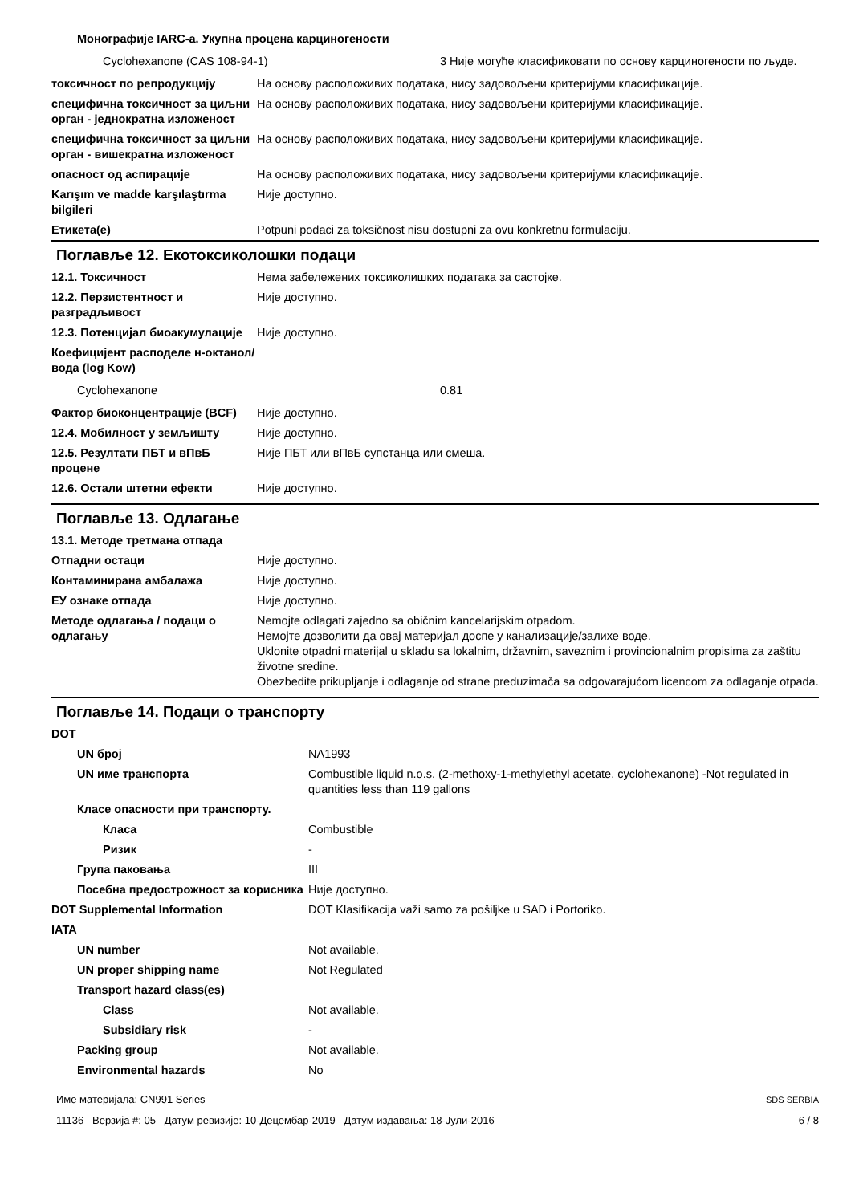| Монографије IARC-а. Укупна процена карциногености | |
| / Cyclohexanone (CAS 108-94-1) / 3 Није могуће класификовати по основу карциногености по људе. / | |
| токсичност по репродукцију | На основу расположивих података, нису задовољени критеријуми класификације. |
| специфична токсичност за циљни орган - једнократна изложеност | На основу расположивих података, нису задовољени критеријуми класификације. |
| специфична токсичност за циљни орган - вишекратна изложеност | На основу расположивих података, нису задовољени критеријуми класификације. |
| опасност од аспирације | На основу расположивих података, нису задовољени критеријуми класификације. |
| Karışım ve madde karşılaştırma bilgileri | Није доступно. |
| Етикета(е) | Potpuni podaci za toksičnost nisu dostupni za ovu konkretnu formulaciju. |
Поглавље 12. Екотоксиколошки подаци
| 12.1. Токсичност | Нема забележених токсиколишких података за састојке. |
| 12.2. Перзистентност и разградљивост | Није доступно. |
| 12.3. Потенцијал биоакумулације | Није доступно. |
| Коефицијент расподеле н-октанол/вода (log Kow) | |
| / Cyclohexanone / 0.81 / | |
| Фактор биоконцентрације (BCF) | Није доступно. |
| 12.4. Мобилност у земљишту | Није доступно. |
| 12.5. Резултати ПБТ и вПвБ процене | Није ПБТ или вПвБ супстанца или смеша. |
| 12.6. Остали штетни ефекти | Није доступно. |
Поглавље 13. Одлагање
| 13.1. Методе третмана отпада | |
| Отпадни остаци | Није доступно. |
| Контаминирана амбалажа | Није доступно. |
| ЕУ ознаке отпада | Није доступно. |
| Методе одлагања / подаци о одлагању | Nemojte odlagati zajedno sa običnim kancelarijskim otpadom. Немојте дозволити да овај материјал доспе у канализације/залихе воде. Uklonite otpadni materijal u skladu sa lokalnim, državnim, saveznim i provincionalnim propisima za zaštitu životne sredine. Obezbedite prikupljanje i odlaganje od strane preduzimača sa odgovarajućom licencom za odlaganje otpada. |
Поглавље 14. Подаци о транспорту
| DOT | |
| UN број | NA1993 |
| UN име транспорта | Combustible liquid n.o.s. (2-methoxy-1-methylethyl acetate, cyclohexanone) -Not regulated in quantities less than 119 gallons |
| Класе опасности при транспорту. | |
| Класа | Combustible |
| Ризик | - |
| Група паковања | III |
| Посебна предострожност за корисника | Није доступно. |
| DOT Supplemental Information | DOT Klasifikacija važi samo za pošiljke u SAD i Portoriko. |
| IATA | |
| UN number | Not available. |
| UN proper shipping name | Not Regulated |
| Transport hazard class(es) | |
| Class | Not available. |
| Subsidiary risk | - |
| Packing group | Not available. |
| Environmental hazards | No |
Име материјала: CN991 Series
11136 Верзија #: 05 Датум ревизије: 10-Децембар-2019 Датум издавања: 18-Јули-2016
SDS SERBIA
6 / 8